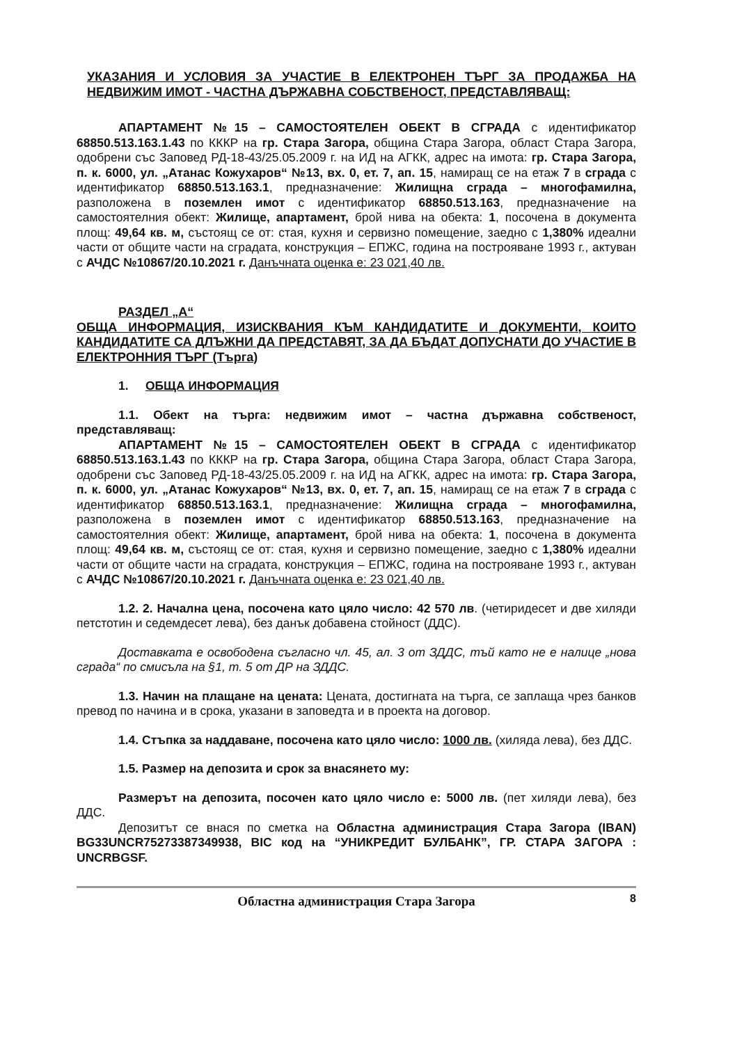УКАЗАНИЯ И УСЛОВИЯ ЗА УЧАСТИЕ В ЕЛЕКТРОНЕН ТЪРГ ЗА ПРОДАЖБА НА НЕДВИЖИМ ИМОТ - ЧАСТНА ДЪРЖАВНА СОБСТВЕНОСТ, ПРЕДСТАВЛЯВАЩ:
АПАРТАМЕНТ №15 – САМОСТОЯТЕЛЕН ОБЕКТ В СГРАДА с идентификатор 68850.513.163.1.43 по КККР на гр. Стара Загора, община Стара Загора, област Стара Загора, одобрени със Заповед РД-18-43/25.05.2009 г. на ИД на АГКК, адрес на имота: гр. Стара Загора, п. к. 6000, ул. „Атанас Кожухаров“ №13, вх. 0, ет. 7, ап. 15, намиращ се на етаж 7 в сграда с идентификатор 68850.513.163.1, предназначение: Жилищна сграда – многофамилна, разположена в поземлен имот с идентификатор 68850.513.163, предназначение на самостоятелния обект: Жилище, апартамент, брой нива на обекта: 1, посочена в документа площ: 49,64 кв. м, състоящ се от: стая, кухня и сервизно помещение, заедно с 1,380% идеални части от общите части на сградата, конструкция – ЕПЖС, година на построяване 1993 г., актуван с АЧДС №10867/20.10.2021 г. Данъчната оценка е: 23 021,40 лв.
РАЗДЕЛ „А“
ОБЩА ИНФОРМАЦИЯ, ИЗИСКВАНИЯ КЪМ КАНДИДАТИТЕ И ДОКУМЕНТИ, КОИТО КАНДИДАТИТЕ СА ДЛЪЖНИ ДА ПРЕДСТАВЯТ, ЗА ДА БЪДАТ ДОПУСНАТИ ДО УЧАСТИЕ В ЕЛЕКТРОННИЯ ТЪРГ (Търга)
1. ОБЩА ИНФОРМАЦИЯ
1.1. Обект на търга: недвижим имот – частна държавна собственост, представляващ:
АПАРТАМЕНТ №15 – САМОСТОЯТЕЛЕН ОБЕКТ В СГРАДА с идентификатор 68850.513.163.1.43 по КККР на гр. Стара Загора, община Стара Загора, област Стара Загора, одобрени със Заповед РД-18-43/25.05.2009 г. на ИД на АГКК, адрес на имота: гр. Стара Загора, п. к. 6000, ул. „Атанас Кожухаров“ №13, вх. 0, ет. 7, ап. 15, намиращ се на етаж 7 в сграда с идентификатор 68850.513.163.1, предназначение: Жилищна сграда – многофамилна, разположена в поземлен имот с идентификатор 68850.513.163, предназначение на самостоятелния обект: Жилище, апартамент, брой нива на обекта: 1, посочена в документа площ: 49,64 кв. м, състоящ се от: стая, кухня и сервизно помещение, заедно с 1,380% идеални части от общите части на сградата, конструкция – ЕПЖС, година на построяване 1993 г., актуван с АЧДС №10867/20.10.2021 г. Данъчната оценка е: 23 021,40 лв.
1.2. 2. Начална цена, посочена като цяло число: 42 570 лв. (четиридесет и две хиляди петстотин и седемдесет лева), без данък добавена стойност (ДДС).
Доставката е освободена съгласно чл. 45, ал. 3 от ЗДДС, тъй като не е налице „нова сграда“ по смисъла на §1, т. 5 от ДР на ЗДДС.
1.3. Начин на плащане на цената: Цената, достигната на търга, се заплаща чрез банков превод по начина и в срока, указани в заповедта и в проекта на договор.
1.4. Стъпка за наддаване, посочена като цяло число: 1000 лв. (хиляда лева), без ДДС.
1.5. Размер на депозита и срок за внасянето му:
Размерът на депозита, посочен като цяло число е: 5000 лв. (пет хиляди лева), без ДДС.
Депозитът се внася по сметка на Областна администрация Стара Загора (IBAN) BG33UNCR75273387349938, BIC код на “УНИКРЕДИТ БУЛБАНК”, ГР. СТАРА ЗАГОРА : UNCRBGSF.
Областна администрация Стара Загора 8